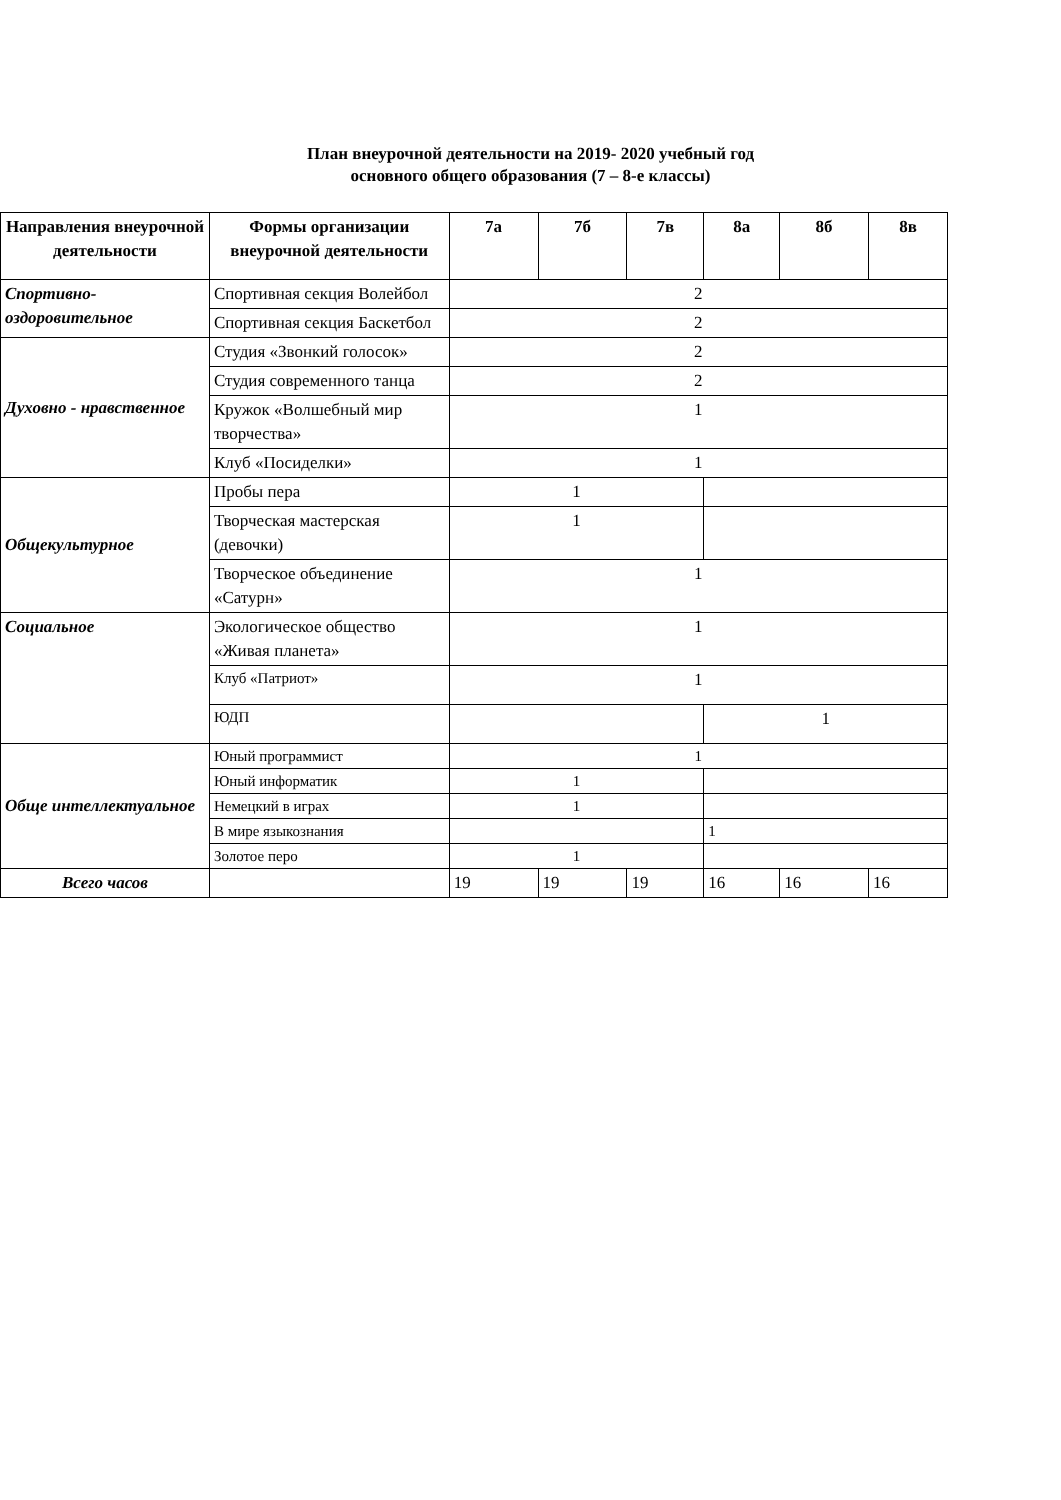План внеурочной деятельности на 2019- 2020 учебный год
основного общего образования (7 – 8-е классы)
| Направления внеурочной деятельности | Формы организации внеурочной деятельности | 7а | 7б | 7в | 8а | 8б | 8в |
| --- | --- | --- | --- | --- | --- | --- | --- |
| Спортивно-оздоровительное | Спортивная секция Волейбол | 2 | | | | | |
| | Спортивная секция Баскетбол | 2 | | | | | |
| Духовно - нравственное | Студия «Звонкий голосок» | 2 | | | | | |
| | Студия современного танца | 2 | | | | | |
| | Кружок «Волшебный мир творчества» | 1 | | | | | |
| | Клуб «Посиделки» | 1 | | | | | |
| Общекультурное | Пробы пера | 1 | | | | | |
| | Творческая мастерская (девочки) | 1 | | | | | |
| | Творческое объединение «Сатурн» | 1 | | | | | |
| Социальное | Экологическое общество «Живая планета» | 1 | | | | | |
| | Клуб «Патриот» | 1 | | | | | |
| | ЮДП | | | | 1 | | |
| Обще интеллектуальное | Юный программист | 1 | | | | | |
| | Юный информатик | 1 | | | | | |
| | Немецкий в играх | 1 | | | | | |
| | В мире языкознания | | | | 1 | | |
| | Золотое перо | 1 | | | | | |
| Всего часов | | 19 | 19 | 19 | 16 | 16 | 16 |